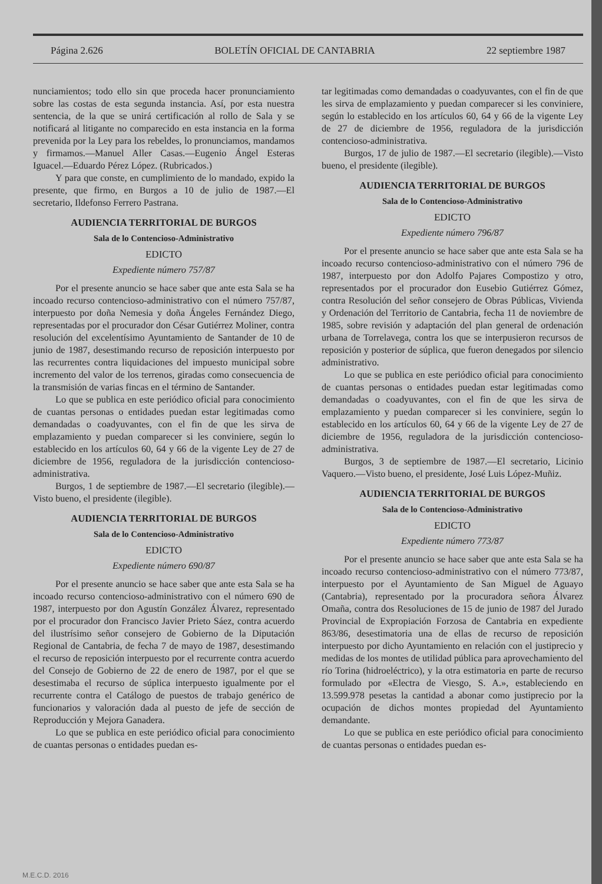Página 2.626 BOLETÍN OFICIAL DE CANTABRIA 22 septiembre 1987
nunciamientos; todo ello sin que proceda hacer pronunciamiento sobre las costas de esta segunda instancia. Así, por esta nuestra sentencia, de la que se unirá certificación al rollo de Sala y se notificará al litigante no comparecido en esta instancia en la forma prevenida por la Ley para los rebeldes, lo pronunciamos, mandamos y firmamos.—Manuel Aller Casas.—Eugenio Ángel Esteras Iguacel.—Eduardo Pérez López. (Rubricados.)
Y para que conste, en cumplimiento de lo mandado, expido la presente, que firmo, en Burgos a 10 de julio de 1987.—El secretario, Ildefonso Ferrero Pastrana.
AUDIENCIA TERRITORIAL DE BURGOS
Sala de lo Contencioso-Administrativo
EDICTO
Expediente número 757/87
Por el presente anuncio se hace saber que ante esta Sala se ha incoado recurso contencioso-administrativo con el número 757/87, interpuesto por doña Nemesia y doña Ángeles Fernández Diego, representadas por el procurador don César Gutiérrez Moliner, contra resolución del excelentísimo Ayuntamiento de Santander de 10 de junio de 1987, desestimando recurso de reposición interpuesto por las recurrentes contra liquidaciones del impuesto municipal sobre incremento del valor de los terrenos, giradas como consecuencia de la transmisión de varias fincas en el término de Santander.
Lo que se publica en este periódico oficial para conocimiento de cuantas personas o entidades puedan estar legitimadas como demandadas o coadyuvantes, con el fin de que les sirva de emplazamiento y puedan comparecer si les conviniere, según lo establecido en los artículos 60, 64 y 66 de la vigente Ley de 27 de diciembre de 1956, reguladora de la jurisdicción contencioso-administrativa.
Burgos, 1 de septiembre de 1987.—El secretario (ilegible).—Visto bueno, el presidente (ilegible).
AUDIENCIA TERRITORIAL DE BURGOS
Sala de lo Contencioso-Administrativo
EDICTO
Expediente número 690/87
Por el presente anuncio se hace saber que ante esta Sala se ha incoado recurso contencioso-administrativo con el número 690 de 1987, interpuesto por don Agustín González Álvarez, representado por el procurador don Francisco Javier Prieto Sáez, contra acuerdo del ilustrísimo señor consejero de Gobierno de la Diputación Regional de Cantabria, de fecha 7 de mayo de 1987, desestimando el recurso de reposición interpuesto por el recurrente contra acuerdo del Consejo de Gobierno de 22 de enero de 1987, por el que se desestimaba el recurso de súplica interpuesto igualmente por el recurrente contra el Catálogo de puestos de trabajo genérico de funcionarios y valoración dada al puesto de jefe de sección de Reproducción y Mejora Ganadera.
Lo que se publica en este periódico oficial para conocimiento de cuantas personas o entidades puedan es-
tar legitimadas como demandadas o coadyuvantes, con el fin de que les sirva de emplazamiento y puedan comparecer si les conviniere, según lo establecido en los artículos 60, 64 y 66 de la vigente Ley de 27 de diciembre de 1956, reguladora de la jurisdicción contencioso-administrativa.
Burgos, 17 de julio de 1987.—El secretario (ilegible).—Visto bueno, el presidente (ilegible).
AUDIENCIA TERRITORIAL DE BURGOS
Sala de lo Contencioso-Administrativo
EDICTO
Expediente número 796/87
Por el presente anuncio se hace saber que ante esta Sala se ha incoado recurso contencioso-administrativo con el número 796 de 1987, interpuesto por don Adolfo Pajares Compostizo y otro, representados por el procurador don Eusebio Gutiérrez Gómez, contra Resolución del señor consejero de Obras Públicas, Vivienda y Ordenación del Territorio de Cantabria, fecha 11 de noviembre de 1985, sobre revisión y adaptación del plan general de ordenación urbana de Torrelavega, contra los que se interpusieron recursos de reposición y posterior de súplica, que fueron denegados por silencio administrativo.
Lo que se publica en este periódico oficial para conocimiento de cuantas personas o entidades puedan estar legitimadas como demandadas o coadyuvantes, con el fin de que les sirva de emplazamiento y puedan comparecer si les conviniere, según lo establecido en los artículos 60, 64 y 66 de la vigente Ley de 27 de diciembre de 1956, reguladora de la jurisdicción contencioso-administrativa.
Burgos, 3 de septiembre de 1987.—El secretario, Licinio Vaquero.—Visto bueno, el presidente, José Luis López-Muñiz.
AUDIENCIA TERRITORIAL DE BURGOS
Sala de lo Contencioso-Administrativo
EDICTO
Expediente número 773/87
Por el presente anuncio se hace saber que ante esta Sala se ha incoado recurso contencioso-administrativo con el número 773/87, interpuesto por el Ayuntamiento de San Miguel de Aguayo (Cantabria), representado por la procuradora señora Álvarez Omaña, contra dos Resoluciones de 15 de junio de 1987 del Jurado Provincial de Expropiación Forzosa de Cantabria en expediente 863/86, desestimatoria una de ellas de recurso de reposición interpuesto por dicho Ayuntamiento en relación con el justiprecio y medidas de los montes de utilidad pública para aprovechamiento del río Torina (hidroeléctrico), y la otra estimatoria en parte de recurso formulado por «Electra de Viesgo, S. A.», estableciendo en 13.599.978 pesetas la cantidad a abonar como justiprecio por la ocupación de dichos montes propiedad del Ayuntamiento demandante.
Lo que se publica en este periódico oficial para conocimiento de cuantas personas o entidades puedan es-
M.E.C.D. 2016